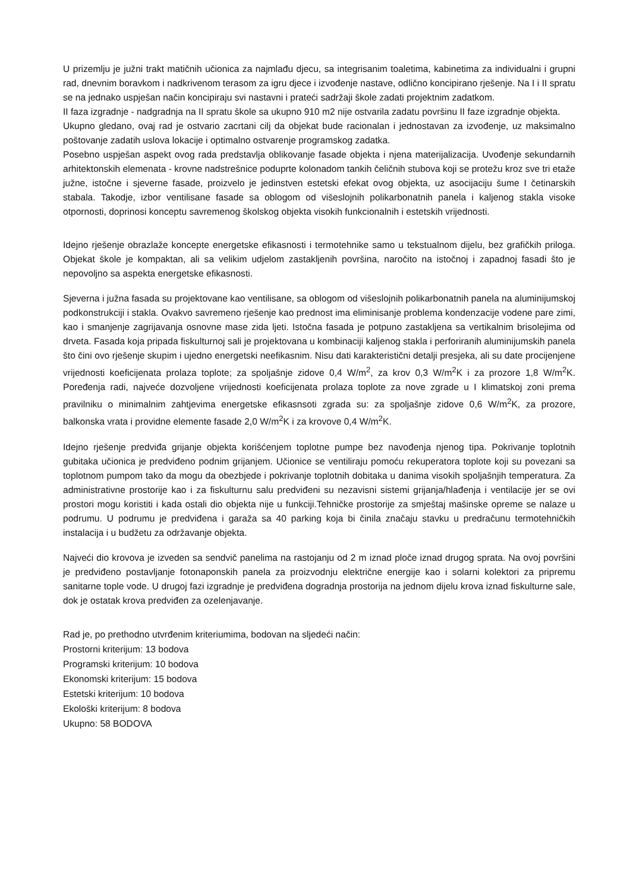U prizemlju je južni trakt matičnih učionica za najmlađu djecu, sa integrisanim toaletima, kabinetima za individualni i grupni rad, dnevnim boravkom i nadkrivenom terasom za igru djece i izvođenje nastave, odlično koncipirano rješenje. Na I i II spratu se na jednako uspješan način koncipiraju svi nastavni i prateći sadržaji škole zadati projektnim zadatkom.
II faza izgradnje - nadgradnja na II spratu škole sa ukupno 910 m2 nije ostvarila zadatu površinu II faze izgradnje objekta.
Ukupno gledano, ovaj rad je ostvario zacrtani cilj da objekat bude racionalan i jednostavan za izvođenje, uz maksimalno poštovanje zadatih uslova lokacije i optimalno ostvarenje programskog zadatka.
Posebno uspješan aspekt ovog rada predstavlja oblikovanje fasade objekta i njena materijalizacija. Uvođenje sekundarnih arhitektonskih elemenata - krovne nadstrešnice poduprte kolonadom tankih čeličnih stubova koji se protežu kroz sve tri etaže južne, istočne i sjeverne fasade, proizvelo je jedinstven estetski efekat ovog objekta, uz asocijaciju šume I četinarskih stabala. Takodje, izbor ventilisane fasade sa oblogom od višeslojnih polikarbonatnih panela i kaljenog stakla visoke otpornosti, doprinosi konceptu savremenog školskog objekta visokih funkcionalnih i estetskih vrijednosti.
Idejno rješenje obrazlaže koncepte energetske efikasnosti i termotehnike samo u tekstualnom dijelu, bez grafičkih priloga. Objekat škole je kompaktan, ali sa velikim udjelom zastakljenih površina, naročito na istočnoj i zapadnoj fasadi što je nepovoljno sa aspekta energetske efikasnosti.
Sjeverna i južna fasada su projektovane kao ventilisane, sa oblogom od višeslojnih polikarbonatnih panela na aluminijumskoj podkonstrukciji i stakla. Ovakvo savremeno rješenje kao prednost ima eliminisanje problema kondenzacije vodene pare zimi, kao i smanjenje zagrijavanja osnovne mase zida ljeti. Istočna fasada je potpuno zastakljena sa vertikalnim brisolejima od drveta. Fasada koja pripada fiskulturnoj sali je projektovana u kombinaciji kaljenog stakla i perforiranih aluminijumskih panela što čini ovo rješenje skupim i ujedno energetski neefikasnim. Nisu dati karakteristični detalji presjeka, ali su date procijenjene vrijednosti koeficijenata prolaza toplote; za spoljašnje zidove 0,4 W/m<sup>2</sup>, za krov 0,3 W/m<sup>2</sup>K i za prozore 1,8 W/m<sup>2</sup>K. Poređenja radi, najveće dozvoljene vrijednosti koeficijenata prolaza toplote za nove zgrade u I klimatskoj zoni prema pravilniku o minimalnim zahtjevima energetske efikasnsoti zgrada su: za spoljašnje zidove 0,6 W/m<sup>2</sup>K, za prozore, balkonska vrata i providne elemente fasade 2,0 W/m<sup>2</sup>K i za krovove 0,4 W/m<sup>2</sup>K.
Idejno rješenje predviđa grijanje objekta korišćenjem toplotne pumpe bez navođenja njenog tipa. Pokrivanje toplotnih gubitaka učionica je predviđeno podnim grijanjem. Učionice se ventiliraju pomoću rekuperatora toplote koji su povezani sa toplotnom pumpom tako da mogu da obezbjede i pokrivanje toplotnih dobitaka u danima visokih spoljašnjih temperatura. Za administrativne prostorije kao i za fiskulturnu salu predviđeni su nezavisni sistemi grijanja/hlađenja i ventilacije jer se ovi prostori mogu koristiti i kada ostali dio objekta nije u funkciji.Tehničke prostorije za smještaj mašinske opreme se nalaze u podrumu. U podrumu je predviđena i garaža sa 40 parking koja bi činila značaju stavku u predračunu termotehničkih instalacija i u budžetu za održavanje objekta.
Najveći dio krovova je izveden sa sendvič panelima na rastojanju od 2 m iznad ploče iznad drugog sprata. Na ovoj površini je predviđeno postavljanje fotonaponskih panela za proizvodnju električne energije kao i solarni kolektori za pripremu sanitarne tople vode. U drugoj fazi izgradnje je predviđena dogradnja prostorija na jednom dijelu krova iznad fiskulturne sale, dok je ostatak krova predviđen za ozelenjavanje.
Rad je, po prethodno utvrđenim kriteriumima, bodovan na sljedeći način:
Prostorni kriterijum: 13 bodova
Programski kriterijum: 10 bodova
Ekonomski kriterijum: 15 bodova
Estetski kriterijum: 10 bodova
Ekološki kriterijum: 8 bodova
Ukupno: 58 BODOVA